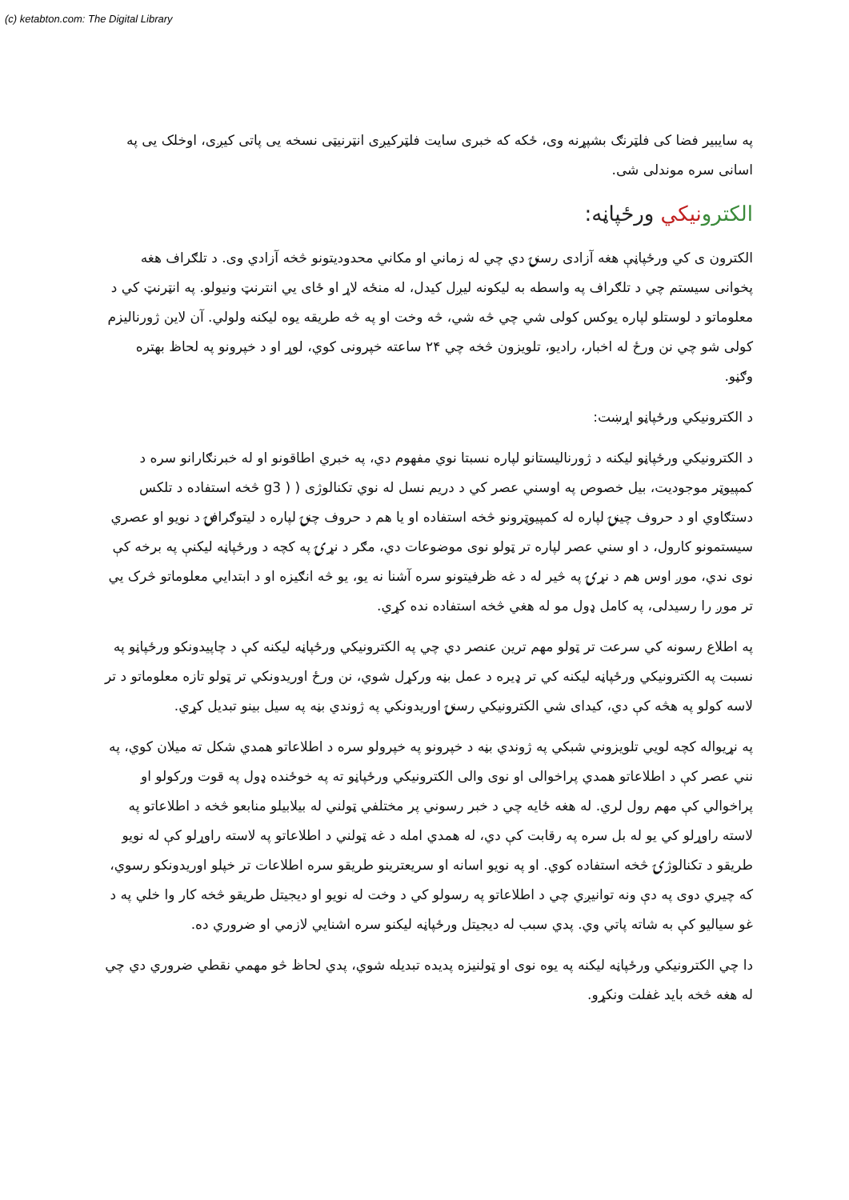(c) ketabton.com: The Digital Library
په سايبير فضا کی فلټرنګ بشپړنه وی، ځکه که خبری سايت فلټرکيږی انټرنيټی نسخه يی پاتی کيږی، اوخلک يی په اسانی سره موندلی شی.
الکترو نيکي ورځپاڼه:
الکترون ی کي ورځپاڼې هغه آزادی رسنۍ دي چي له زماني او مکاني محدوديتونو څخه آزادي وی. د تلګراف هغه پخوانی سيستم چي د تلګراف په واسطه به ليکونه ليږل کيدل، له منځه لاړ او ځای يي انترنټ ونيولو. په انټرنټ کي د معلوماتو د لوستلو لپاره يوکس کولی شي چي څه شي، څه وخت او په څه طريقه يوه ليکنه ولولي. آن لاين ژورناليزم کولی شو چي نن ورځ له اخبار، راديو، تلويزون څخه چي ۲۴ ساعته خپرونی کوي، لوړ او د خپرونو په لحاظ بهتره وګڼو.
د الکترونيکي ورځپاڼو اړښت:
د الکترونيکي ورځپاڼو ليکنه د ژورناليستانو لپاره نسبتا نوي مفهوم دي، په خبري اطاقونو او له خبرنګارانو سره د کمپيوټر موجوديت، بيل خصوص په اوسني عصر کي د دريم نسل له نوي تکنالوژی ( ( g3 څخه استفاده د تلکس دستګاوي او د حروف چينۍ لپاره له کمپيوټرونو څخه استفاده او يا هم د حروف چنۍ لپاره د ليتوګرافۍ د نويو او عصري سيستمونو کارول، د او سني عصر لپاره تر ټولو نوی موضوعات دي، مګر د نړۍ په کچه د ورځپاڼه ليکنې په برخه کې نوی ندي، موږ اوس هم د نړۍ په څير له د غه ظرفيتونو سره آشنا نه يو، يو څه انګيزه او د ابتدايي معلوماتو څرک يي تر موږ را رسيدلی، په کامل ډول مو له هغي څخه استفاده نده کړي.
په اطلاع رسونه کي سرعت تر ټولو مهم ترين عنصر دي چي په الکترونيکي ورځپاڼه ليکنه کې د چاپيدونکو ورځپاڼو په نسبت په الکترونيکي ورځپاڼه ليکنه کي تر ډيره د عمل بڼه ورکړل شوي، نن ورځ اوريدونکي تر ټولو تازه معلوماتو د تر لاسه کولو په هڅه کې دي، کيدای شي الکترونيکي رسنۍ اوريدونکي په ژوندي بڼه په سيل بينو تبديل کړي.
په نړيواله کچه لويي تلويزوني شبکي په ژوندي بڼه د خپرونو په خپرولو سره د اطلاعاتو همدي شکل ته ميلان کوي، په نني عصر کې د اطلاعاتو همدي پراخوالی او نوی والی الکترونيکي ورځپاڼو ته په خوځنده ډول په قوت ورکولو او پراخوالي کې مهم رول لري. له هغه ځايه چي د خبر رسوني پر مختلفي ټولني له بيلابيلو منابعو څخه د اطلاعاتو په لاسته راوړلو کي يو له بل سره په رقابت کې دي، له همدي امله د غه ټولني د اطلاعاتو په لاسته راوړلو کې له نويو طريقو د تکنالوژۍ څخه استفاده کوي. او په نويو اسانه او سريعترينو طريقو سره اطلاعات تر خپلو اوريدونکو رسوي، که چيري دوی په دې ونه توانيږي چي د اطلاعاتو په رسولو کي د وخت له نويو او ديجيتل طريقو څخه کار وا خلي په د غو سياليو کې به شاته پاتي وي. پدي سبب له ديجيتل ورځپاڼه ليکنو سره اشنايي لازمي او ضروري ده.
دا چي الکترونيکي ورځپاڼه ليکنه په يوه نوی او ټولنيزه پديده تبديله شوي، پدي لحاظ څو مهمي نقطي ضروري دي چي له هغه څخه بايد غفلت ونکړو.